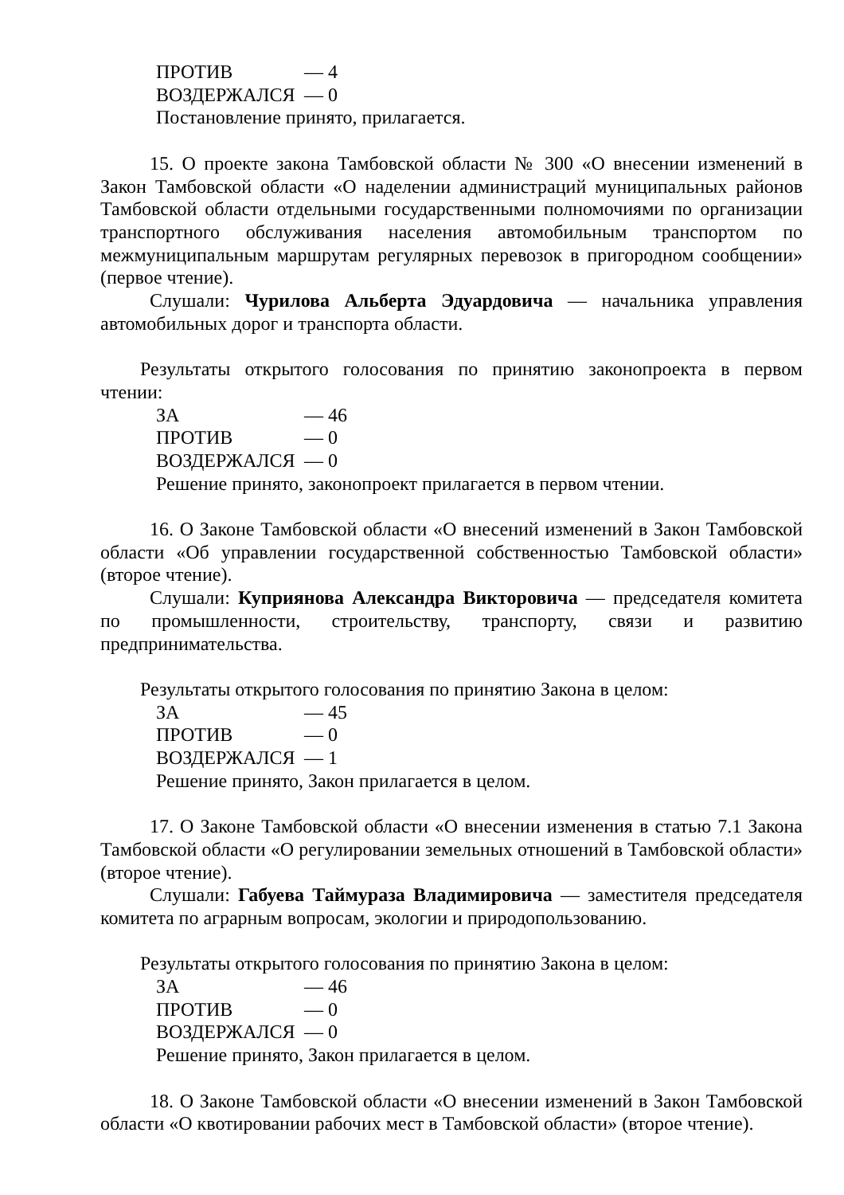ПРОТИВ — 4
ВОЗДЕРЖАЛСЯ — 0
Постановление принято, прилагается.
15. О проекте закона Тамбовской области № 300 «О внесении изменений в Закон Тамбовской области «О наделении администраций муниципальных районов Тамбовской области отдельными государственными полномочиями по организации транспортного обслуживания населения автомобильным транспортом по межмуниципальным маршрутам регулярных перевозок в пригородном сообщении» (первое чтение).
Слушали: Чурилова Альберта Эдуардовича — начальника управления автомобильных дорог и транспорта области.
Результаты открытого голосования по принятию законопроекта в первом чтении:
ЗА — 46
ПРОТИВ — 0
ВОЗДЕРЖАЛСЯ — 0
Решение принято, законопроект прилагается в первом чтении.
16. О Законе Тамбовской области «О внесений изменений в Закон Тамбовской области «Об управлении государственной собственностью Тамбовской области» (второе чтение).
Слушали: Куприянова Александра Викторовича — председателя комитета по промышленности, строительству, транспорту, связи и развитию предпринимательства.
Результаты открытого голосования по принятию Закона в целом:
ЗА — 45
ПРОТИВ — 0
ВОЗДЕРЖАЛСЯ — 1
Решение принято, Закон прилагается в целом.
17. О Законе Тамбовской области «О внесении изменения в статью 7.1 Закона Тамбовской области «О регулировании земельных отношений в Тамбовской области» (второе чтение).
Слушали: Габуева Таймураза Владимировича — заместителя председателя комитета по аграрным вопросам, экологии и природопользованию.
Результаты открытого голосования по принятию Закона в целом:
ЗА — 46
ПРОТИВ — 0
ВОЗДЕРЖАЛСЯ — 0
Решение принято, Закон прилагается в целом.
18. О Законе Тамбовской области «О внесении изменений в Закон Тамбовской области «О квотировании рабочих мест в Тамбовской области» (второе чтение).